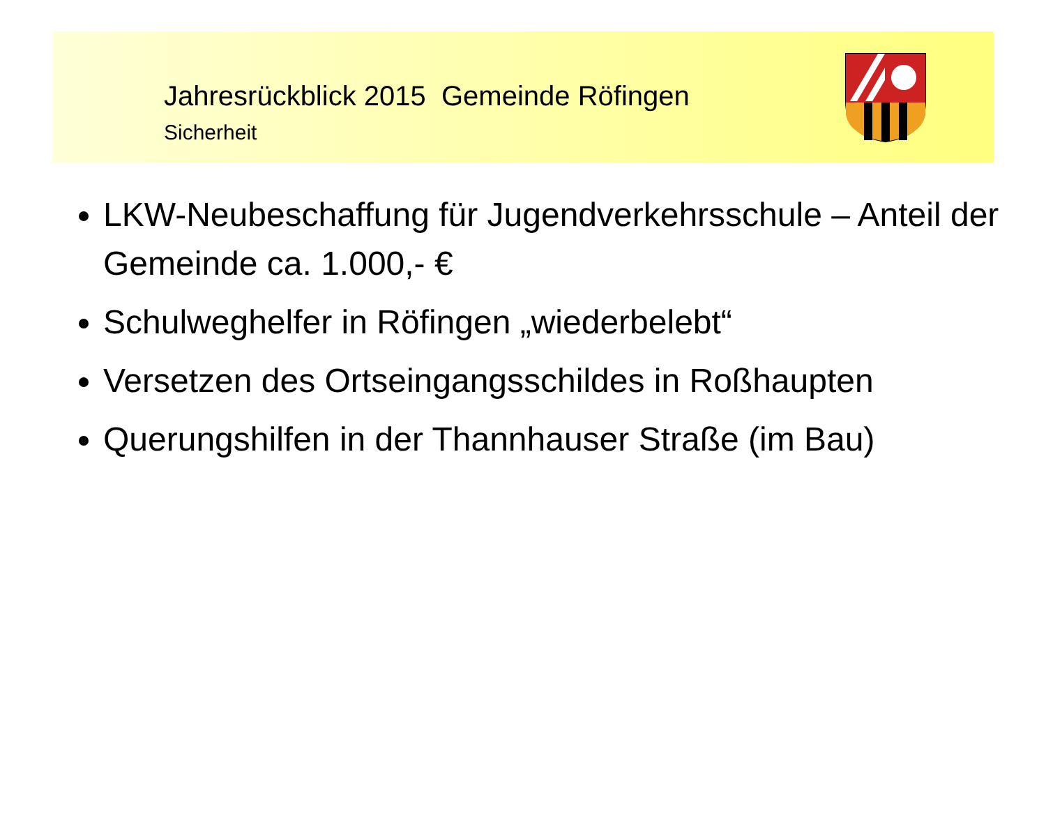Jahresrückblick 2015 Gemeinde Röfingen
Sicherheit
LKW-Neubeschaffung für Jugendverkehrsschule – Anteil der Gemeinde ca. 1.000,- €
Schulweghelfer in Röfingen „wiederbelebt“
Versetzen des Ortseingangsschildes in Roßhaupten
Querungshilfen in der Thannhauser Straße (im Bau)